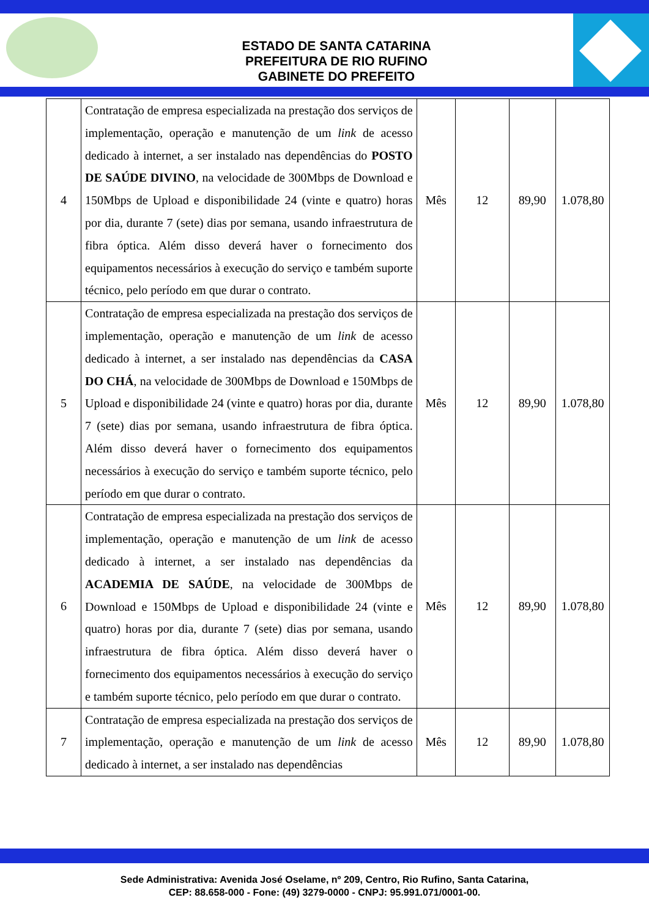ESTADO DE SANTA CATARINA
PREFEITURA DE RIO RUFINO
GABINETE DO PREFEITO
| 4 | Contratação de empresa especializada na prestação dos serviços de implementação, operação e manutenção de um link de acesso dedicado à internet, a ser instalado nas dependências do POSTO DE SAÚDE DIVINO , na velocidade de 300Mbps de Download e 150Mbps de Upload e disponibilidade 24 (vinte e quatro) horas por dia, durante 7 (sete) dias por semana, usando infraestrutura de fibra óptica. Além disso deverá haver o fornecimento dos equipamentos necessários à execução do serviço e também suporte técnico, pelo período em que durar o contrato. | Mês | 12 | 89,90 | 1.078,80 |
| 5 | Contratação de empresa especializada na prestação dos serviços de implementação, operação e manutenção de um link de acesso dedicado à internet, a ser instalado nas dependências da CASA DO CHÁ , na velocidade de 300Mbps de Download e 150Mbps de Upload e disponibilidade 24 (vinte e quatro) horas por dia, durante 7 (sete) dias por semana, usando infraestrutura de fibra óptica. Além disso deverá haver o fornecimento dos equipamentos necessários à execução do serviço e também suporte técnico, pelo período em que durar o contrato. | Mês | 12 | 89,90 | 1.078,80 |
| 6 | Contratação de empresa especializada na prestação dos serviços de implementação, operação e manutenção de um link de acesso dedicado à internet, a ser instalado nas dependências da ACADEMIA DE SAÚDE , na velocidade de 300Mbps de Download e 150Mbps de Upload e disponibilidade 24 (vinte e quatro) horas por dia, durante 7 (sete) dias por semana, usando infraestrutura de fibra óptica. Além disso deverá haver o fornecimento dos equipamentos necessários à execução do serviço e também suporte técnico, pelo período em que durar o contrato. | Mês | 12 | 89,90 | 1.078,80 |
| 7 | Contratação de empresa especializada na prestação dos serviços de implementação, operação e manutenção de um link de acesso dedicado à internet, a ser instalado nas dependências | Mês | 12 | 89,90 | 1.078,80 |
Sede Administrativa: Avenida José Oselame, nº 209, Centro, Rio Rufino, Santa Catarina,
CEP: 88.658-000 - Fone: (49) 3279-0000 - CNPJ: 95.991.071/0001-00.